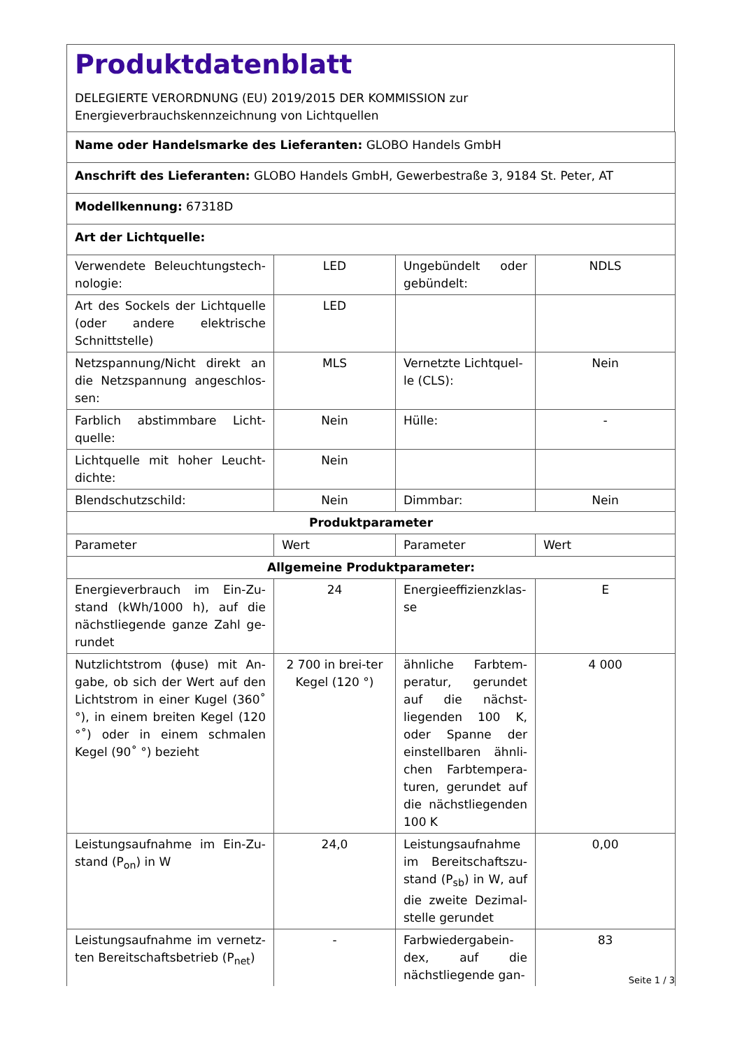Produktdatenblatt
DELEGIERTE VERORDNUNG (EU) 2019/2015 DER KOMMISSION zur
Energieverbrauchskennzeichnung von Lichtquellen
| Name oder Handelsmarke des Lieferanten: GLOBO Handels GmbH | | | |
| Anschrift des Lieferanten: GLOBO Handels GmbH, Gewerbestraße 3, 9184 St. Peter, AT | | | |
| Modellkennung: 67318D | | | |
| Art der Lichtquelle: | | | |
| Verwendete Beleuchtungstech-nologie: | LED | Ungebündelt oder gebündelt: | NDLS |
| Art des Sockels der Lichtquelle (oder andere elektrische Schnittstelle) | LED | | |
| Netzspannung/Nicht direkt an die Netzspannung angeschlos-sen: | MLS | Vernetzte Lichtquel-le (CLS): | Nein |
| Farblich abstimmbare Licht-quelle: | Nein | Hülle: | - |
| Lichtquelle mit hoher Leucht-dichte: | Nein | | |
| Blendschutzschild: | Nein | Dimmbar: | Nein |
| Produktparameter | | | |
| Parameter | Wert | Parameter | Wert |
| Allgemeine Produktparameter: | | | |
| Energieverbrauch im Ein-Zu-stand (kWh/1000 h), auf die nächstliegende ganze Zahl ge-rundet | 24 | Energieeffizienzklas-se | E |
| Nutzlichtstrom (ϕuse) mit An-gabe, ob sich der Wert auf den Lichtstrom in einer Kugel (360˚ °), in einem breiten Kegel (120 °˚) oder in einem schmalen Kegel (90˚ °) bezieht | 2 700 in brei-ter Kegel (120 °) | ähnliche Farbtem-peratur, gerundet auf die nächst-liegenden 100 K, oder Spanne der einstellbaren ähnli-chen Farbtempera-turen, gerundet auf die nächstliegenden 100 K | 4 000 |
| Leistungsaufnahme im Ein-Zu-stand (P<sub>on</sub>) in W | 24,0 | Leistungsaufnahme im Bereitschaftszu-stand (P<sub>sb</sub>) in W, auf die zweite Dezimal-stelle gerundet | 0,00 |
| Leistungsaufnahme im vernetz-ten Bereitschaftsbetrieb (P<sub>net</sub>) | - | Farbwiedergabein-dex, auf die nächstliegende gan- | 83 |
Seite 1 / 3